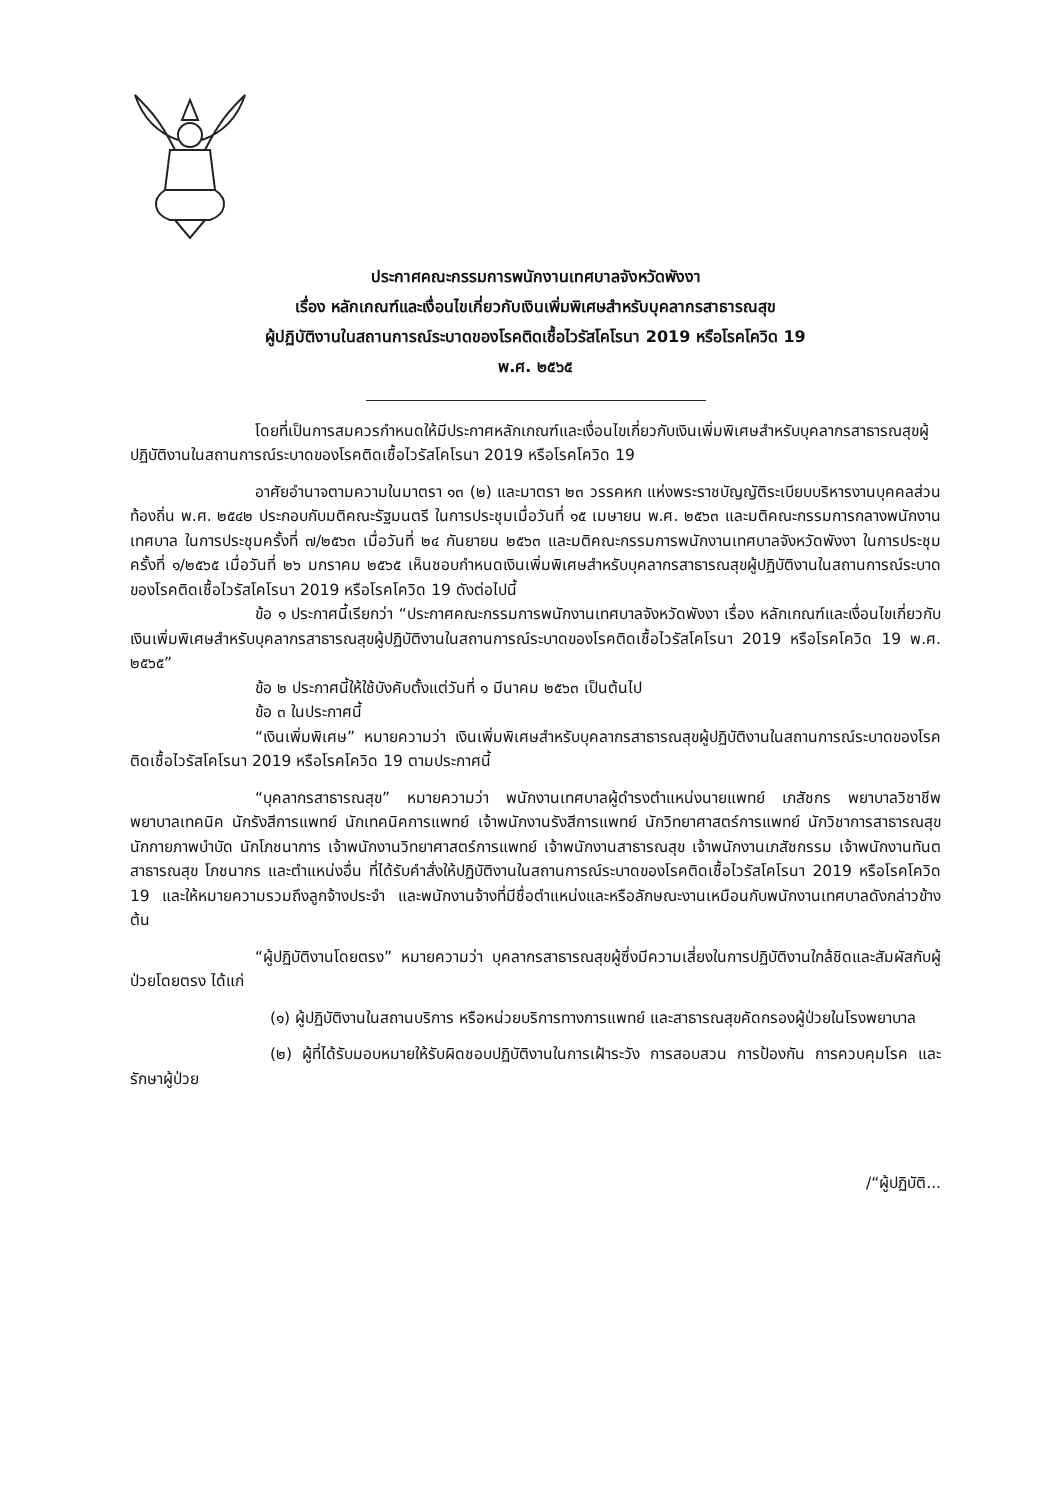ประกาศคณะกรรมการพนักงานเทศบาลจังหวัดพังงา
เรื่อง หลักเกณฑ์และเงื่อนไขเกี่ยวกับเงินเพิ่มพิเศษสำหรับบุคลากรสาธารณสุข
ผู้ปฏิบัติงานในสถานการณ์ระบาดของโรคติดเชื้อไวรัสโคโรนา 2019 หรือโรคโควิด 19
พ.ศ. ๒๕๖๕
โดยที่เป็นการสมควรกำหนดให้มีประกาศหลักเกณฑ์และเงื่อนไขเกี่ยวกับเงินเพิ่มพิเศษสำหรับบุคลากรสาธารณสุขผู้ปฏิบัติงานในสถานการณ์ระบาดของโรคติดเชื้อไวรัสโคโรนา 2019 หรือโรคโควิด 19
อาศัยอำนาจตามความในมาตรา ๑๓ (๒) และมาตรา ๒๓ วรรคหก แห่งพระราชบัญญัติระเบียบบริหารงานบุคคลส่วนท้องถิ่น พ.ศ. ๒๕๔๒ ประกอบกับมติคณะรัฐมนตรี ในการประชุมเมื่อวันที่ ๑๕ เมษายน พ.ศ. ๒๕๖๓ และมติคณะกรรมการกลางพนักงานเทศบาล ในการประชุมครั้งที่ ๗/๒๕๖๓ เมื่อวันที่ ๒๔ กันยายน ๒๕๖๓ และมติคณะกรรมการพนักงานเทศบาลจังหวัดพังงา ในการประชุมครั้งที่ ๑/๒๕๖๕ เมื่อวันที่ ๒๖ มกราคม ๒๕๖๕ เห็นชอบกำหนดเงินเพิ่มพิเศษสำหรับบุคลากรสาธารณสุขผู้ปฏิบัติงานในสถานการณ์ระบาดของโรคติดเชื้อไวรัสโคโรนา 2019 หรือโรคโควิด 19 ดังต่อไปนี้
ข้อ ๑ ประกาศนี้เรียกว่า “ประกาศคณะกรรมการพนักงานเทศบาลจังหวัดพังงา เรื่อง หลักเกณฑ์และเงื่อนไขเกี่ยวกับเงินเพิ่มพิเศษสำหรับบุคลากรสาธารณสุขผู้ปฏิบัติงานในสถานการณ์ระบาดของโรคติดเชื้อไวรัสโคโรนา 2019 หรือโรคโควิด 19 พ.ศ. ๒๕๖๕”
ข้อ ๒ ประกาศนี้ให้ใช้บังคับตั้งแต่วันที่ ๑ มีนาคม ๒๕๖๓ เป็นต้นไป
ข้อ ๓ ในประกาศนี้
“เงินเพิ่มพิเศษ” หมายความว่า เงินเพิ่มพิเศษสำหรับบุคลากรสาธารณสุขผู้ปฏิบัติงานในสถานการณ์ระบาดของโรคติดเชื้อไวรัสโคโรนา 2019 หรือโรคโควิด 19 ตามประกาศนี้
“บุคลากรสาธารณสุข” หมายความว่า พนักงานเทศบาลผู้ดำรงตำแหน่งนายแพทย์ เภสัชกร พยาบาลวิชาชีพ พยาบาลเทคนิค นักรังสีการแพทย์ นักเทคนิคการแพทย์ เจ้าพนักงานรังสีการแพทย์ นักวิทยาศาสตร์การแพทย์ นักวิชาการสาธารณสุข นักกายภาพบำบัด นักโภชนาการ เจ้าพนักงานวิทยาศาสตร์การแพทย์ เจ้าพนักงานสาธารณสุข เจ้าพนักงานเภสัชกรรม เจ้าพนักงานทันตสาธารณสุข โภชนากร และตำแหน่งอื่น ที่ได้รับคำสั่งให้ปฏิบัติงานในสถานการณ์ระบาดของโรคติดเชื้อไวรัสโคโรนา 2019 หรือโรคโควิด 19 และให้หมายความรวมถึงลูกจ้างประจำ และพนักงานจ้างที่มีชื่อตำแหน่งและหรือลักษณะงานเหมือนกับพนักงานเทศบาลดังกล่าวข้างต้น
“ผู้ปฏิบัติงานโดยตรง” หมายความว่า บุคลากรสาธารณสุขผู้ซึ่งมีความเสี่ยงในการปฏิบัติงานใกล้ชิดและสัมผัสกับผู้ป่วยโดยตรง ได้แก่
(๑) ผู้ปฏิบัติงานในสถานบริการ หรือหน่วยบริการทางการแพทย์ และสาธารณสุขคัดกรองผู้ป่วยในโรงพยาบาล
(๒) ผู้ที่ได้รับมอบหมายให้รับผิดชอบปฏิบัติงานในการเฝ้าระวัง การสอบสวน การป้องกัน การควบคุมโรค และรักษาผู้ป่วย
/“ผู้ปฏิบัติ...